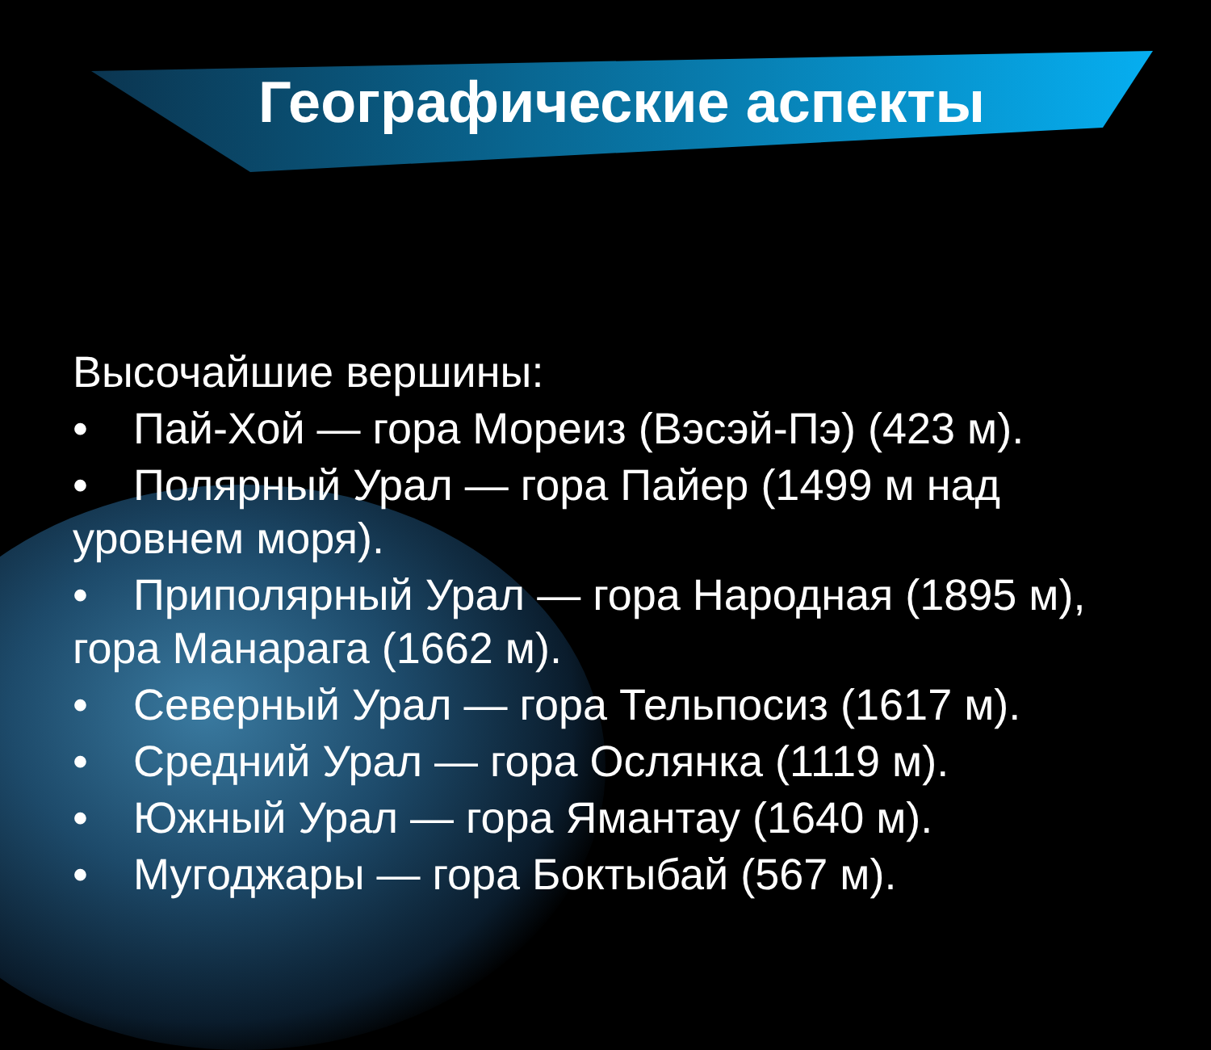Географические аспекты
Высочайшие вершины:
• Пай-Хой — гора Мореиз (Вэсэй-Пэ) (423 м).
• Полярный Урал — гора Пайер (1499 м над уровнем моря).
• Приполярный Урал — гора Народная (1895 м), гора Манарага (1662 м).
• Северный Урал — гора Тельпосиз (1617 м).
• Средний Урал — гора Ослянка (1119 м).
• Южный Урал — гора Ямантау (1640 м).
• Мугоджары — гора Боктыбай (567 м).